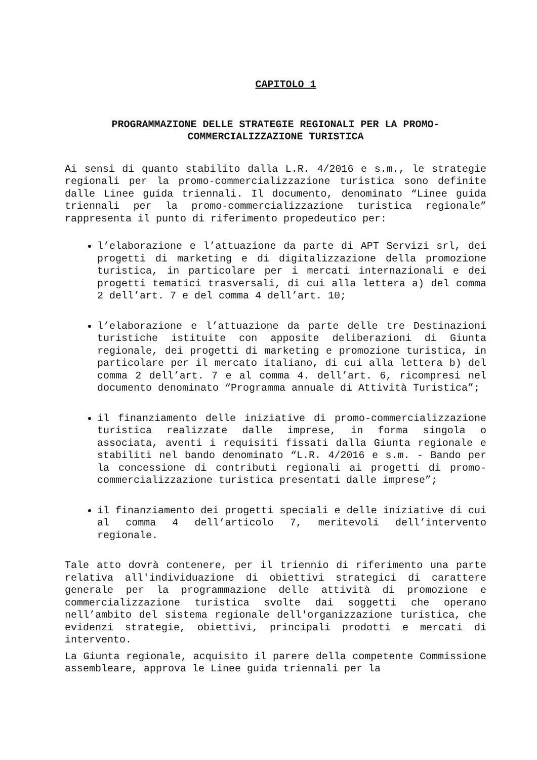CAPITOLO 1
PROGRAMMAZIONE DELLE STRATEGIE REGIONALI PER LA PROMO-
COMMERCIALIZZAZIONE TURISTICA
Ai sensi di quanto stabilito dalla L.R. 4/2016 e s.m., le strategie regionali per la promo-commercializzazione turistica sono definite dalle Linee guida triennali. Il documento, denominato “Linee guida triennali per la promo-commercializzazione turistica regionale” rappresenta il punto di riferimento propedeutico per:
l’elaborazione e l’attuazione da parte di APT Servizi srl, dei progetti di marketing e di digitalizzazione della promozione turistica, in particolare per i mercati internazionali e dei progetti tematici trasversali, di cui alla lettera a) del comma 2 dell’art. 7 e del comma 4 dell’art. 10;
l’elaborazione e l’attuazione da parte delle tre Destinazioni turistiche istituite con apposite deliberazioni di Giunta regionale, dei progetti di marketing e promozione turistica, in particolare per il mercato italiano, di cui alla lettera b) del comma 2 dell’art. 7 e al comma 4. dell’art. 6, ricompresi nel documento denominato “Programma annuale di Attività Turistica”;
il finanziamento delle iniziative di promo-commercializzazione turistica realizzate dalle imprese, in forma singola o associata, aventi i requisiti fissati dalla Giunta regionale e stabiliti nel bando denominato “L.R. 4/2016 e s.m. - Bando per la concessione di contributi regionali ai progetti di promo-commercializzazione turistica presentati dalle imprese”;
il finanziamento dei progetti speciali e delle iniziative di cui al comma 4 dell’articolo 7, meritevoli dell’intervento regionale.
Tale atto dovrà contenere, per il triennio di riferimento una parte relativa all'individuazione di obiettivi strategici di carattere generale per la programmazione delle attività di promozione e commercializzazione turistica svolte dai soggetti che operano nell’ambito del sistema regionale dell'organizzazione turistica, che evidenzi strategie, obiettivi, principali prodotti e mercati di intervento.
La Giunta regionale, acquisito il parere della competente Commissione assembleare, approva le Linee guida triennali per la